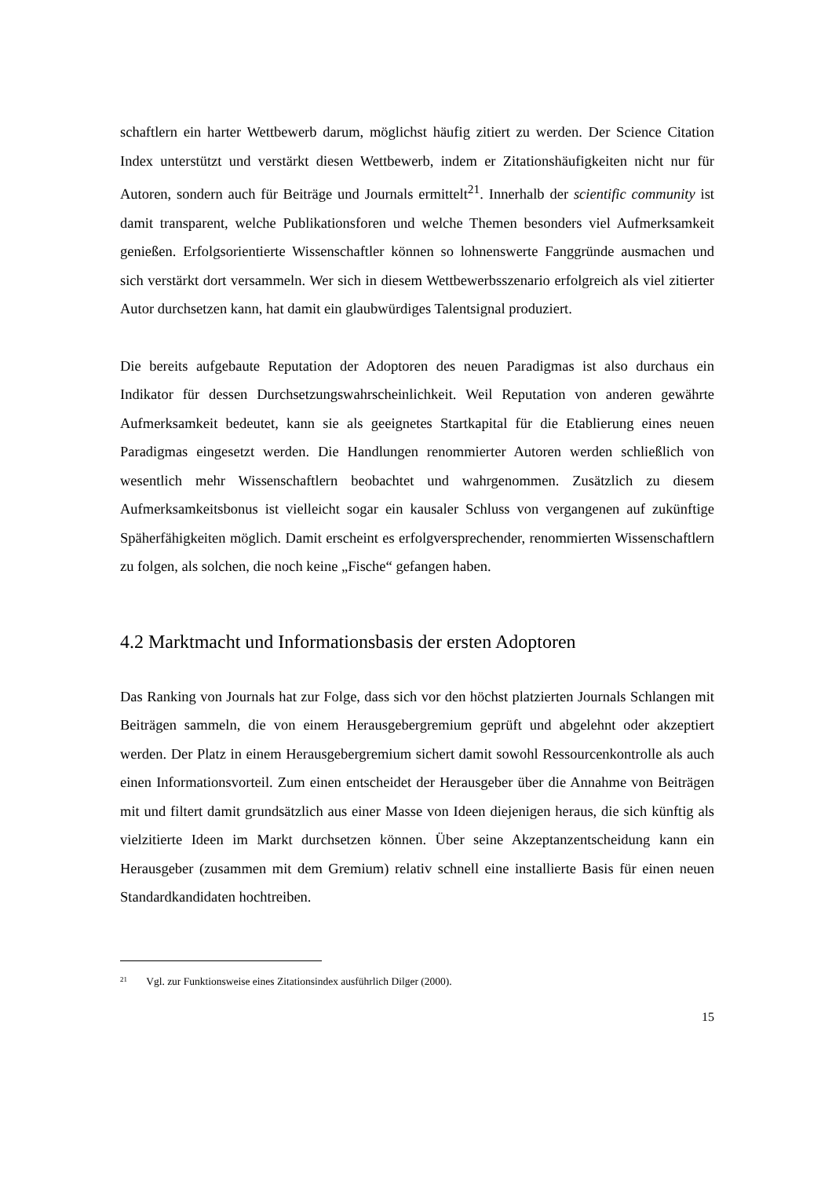schaftlern ein harter Wettbewerb darum, möglichst häufig zitiert zu werden. Der Science Citation Index unterstützt und verstärkt diesen Wettbewerb, indem er Zitationshäufigkeiten nicht nur für Autoren, sondern auch für Beiträge und Journals ermittelt<sup>21</sup>. Innerhalb der scientific community ist damit transparent, welche Publikationsforen und welche Themen besonders viel Aufmerksamkeit genießen. Erfolgsorientierte Wissenschaftler können so lohnenswerte Fanggründe ausmachen und sich verstärkt dort versammeln. Wer sich in diesem Wettbewerbsszenario erfolgreich als viel zitierter Autor durchsetzen kann, hat damit ein glaubwürdiges Talentsignal produziert.
Die bereits aufgebaute Reputation der Adoptoren des neuen Paradigmas ist also durchaus ein Indikator für dessen Durchsetzungswahrscheinlichkeit. Weil Reputation von anderen gewährte Aufmerksamkeit bedeutet, kann sie als geeignetes Startkapital für die Etablierung eines neuen Paradigmas eingesetzt werden. Die Handlungen renommierter Autoren werden schließlich von wesentlich mehr Wissenschaftlern beobachtet und wahrgenommen. Zusätzlich zu diesem Aufmerksamkeitsbonus ist vielleicht sogar ein kausaler Schluss von vergangenen auf zukünftige Späherfähigkeiten möglich. Damit erscheint es erfolgversprechender, renommierten Wissenschaftlern zu folgen, als solchen, die noch keine „Fische“ gefangen haben.
4.2 Marktmacht und Informationsbasis der ersten Adoptoren
Das Ranking von Journals hat zur Folge, dass sich vor den höchst platzierten Journals Schlangen mit Beiträgen sammeln, die von einem Herausgebergremium geprüft und abgelehnt oder akzeptiert werden. Der Platz in einem Herausgebergremium sichert damit sowohl Ressourcenkontrolle als auch einen Informationsvorteil. Zum einen entscheidet der Herausgeber über die Annahme von Beiträgen mit und filtert damit grundsätzlich aus einer Masse von Ideen diejenigen heraus, die sich künftig als vielzitierte Ideen im Markt durchsetzen können. Über seine Akzeptanzentscheidung kann ein Herausgeber (zusammen mit dem Gremium) relativ schnell eine installierte Basis für einen neuen Standardkandidaten hochtreiben.
<sup>21</sup> Vgl. zur Funktionsweise eines Zitationsindex ausführlich Dilger (2000).
15